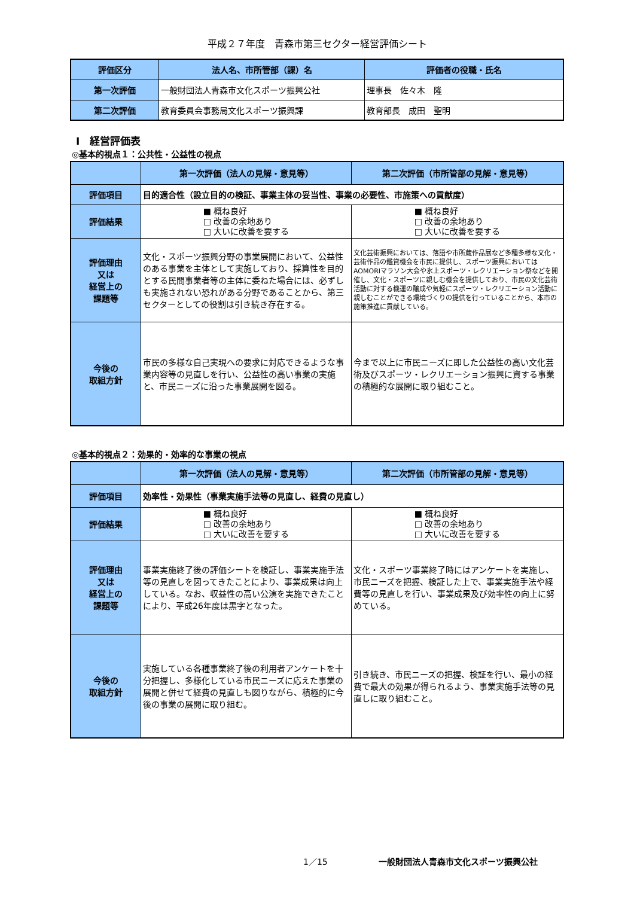平成２７年度　青森市第三セクター経営評価シート
| 評価区分 | 法人名、市所管部（課）名 | 評価者の役職・氏名 |
| --- | --- | --- |
| 第一次評価 | 一般財団法人青森市文化スポーツ振興公社 | 理事長 佐々木 隆 |
| 第二次評価 | 教育委員会事務局文化スポーツ振興課 | 教育部長 成田 聖明 |
Ⅰ　経営評価表
◎基本的視点１：公共性・公益性の視点
| | 第一次評価（法人の見解・意見等） | 第二次評価（市所管部の見解・意見等） |
| --- | --- | --- |
| 評価項目 | 目的適合性（設立目的の検証、事業主体の妥当性、事業の必要性、市施策への貢献度） | |
| 評価結果 | ■ 概ね良好 □ 改善の余地あり □ 大いに改善を要する | ■ 概ね良好 □ 改善の余地あり □ 大いに改善を要する |
| 評価理由 又は 経営上の 課題等 | 文化・スポーツ振興分野の事業展開において、公益性のある事業を主体として実施しており、採算性を目的とする民間事業者等の主体に委ねた場合には、必ずしも実施されない恐れがある分野であることから、第三セクターとしての役割は引き続き存在する。 | 文化芸術振興においては、落語や市所蔵作品展など多種多様な文化・芸術作品の鑑賞機会を市民に提供し、スポーツ振興においてはAOMORIマラソン大会や氷上スポーツ・レクリエーション祭などを開催し、文化・スポーツに親しむ機会を提供しており、市民の文化芸術活動に対する機運の醸成や気軽にスポーツ・レクリエーション活動に親しむことができる環境づくりの提供を行っていることから、本市の施策推進に貢献している。 |
| 今後の 取組方針 | 市民の多様な自己実現への要求に対応できるような事業内容等の見直しを行い、公益性の高い事業の実施と、市民ニーズに沿った事業展開を図る。 | 今まで以上に市民ニーズに即した公益性の高い文化芸術及びスポーツ・レクリエーション振興に資する事業の積極的な展開に取り組むこと。 |
◎基本的視点２：効果的・効率的な事業の視点
| | 第一次評価（法人の見解・意見等） | 第二次評価（市所管部の見解・意見等） |
| --- | --- | --- |
| 評価項目 | 効率性・効果性（事業実施手法等の見直し、経費の見直し） | |
| 評価結果 | ■ 概ね良好 □ 改善の余地あり □ 大いに改善を要する | ■ 概ね良好 □ 改善の余地あり □ 大いに改善を要する |
| 評価理由 又は 経営上の 課題等 | 事業実施終了後の評価シートを検証し、事業実施手法等の見直しを図ってきたことにより、事業成果は向上している。なお、収益性の高い公演を実施できたことにより、平成26年度は黒字となった。 | 文化・スポーツ事業終了時にはアンケートを実施し、市民ニーズを把握、検証した上で、事業実施手法や経費等の見直しを行い、事業成果及び効率性の向上に努めている。 |
| 今後の 取組方針 | 実施している各種事業終了後の利用者アンケートを十分把握し、多様化している市民ニーズに応えた事業の展開と併せて経費の見直しも図りながら、積極的に今後の事業の展開に取り組む。 | 引き続き、市民ニーズの把握、検証を行い、最小の経費で最大の効果が得られるよう、事業実施手法等の見直しに取り組むこと。 |
1／15 一般財団法人青森市文化スポーツ振興公社